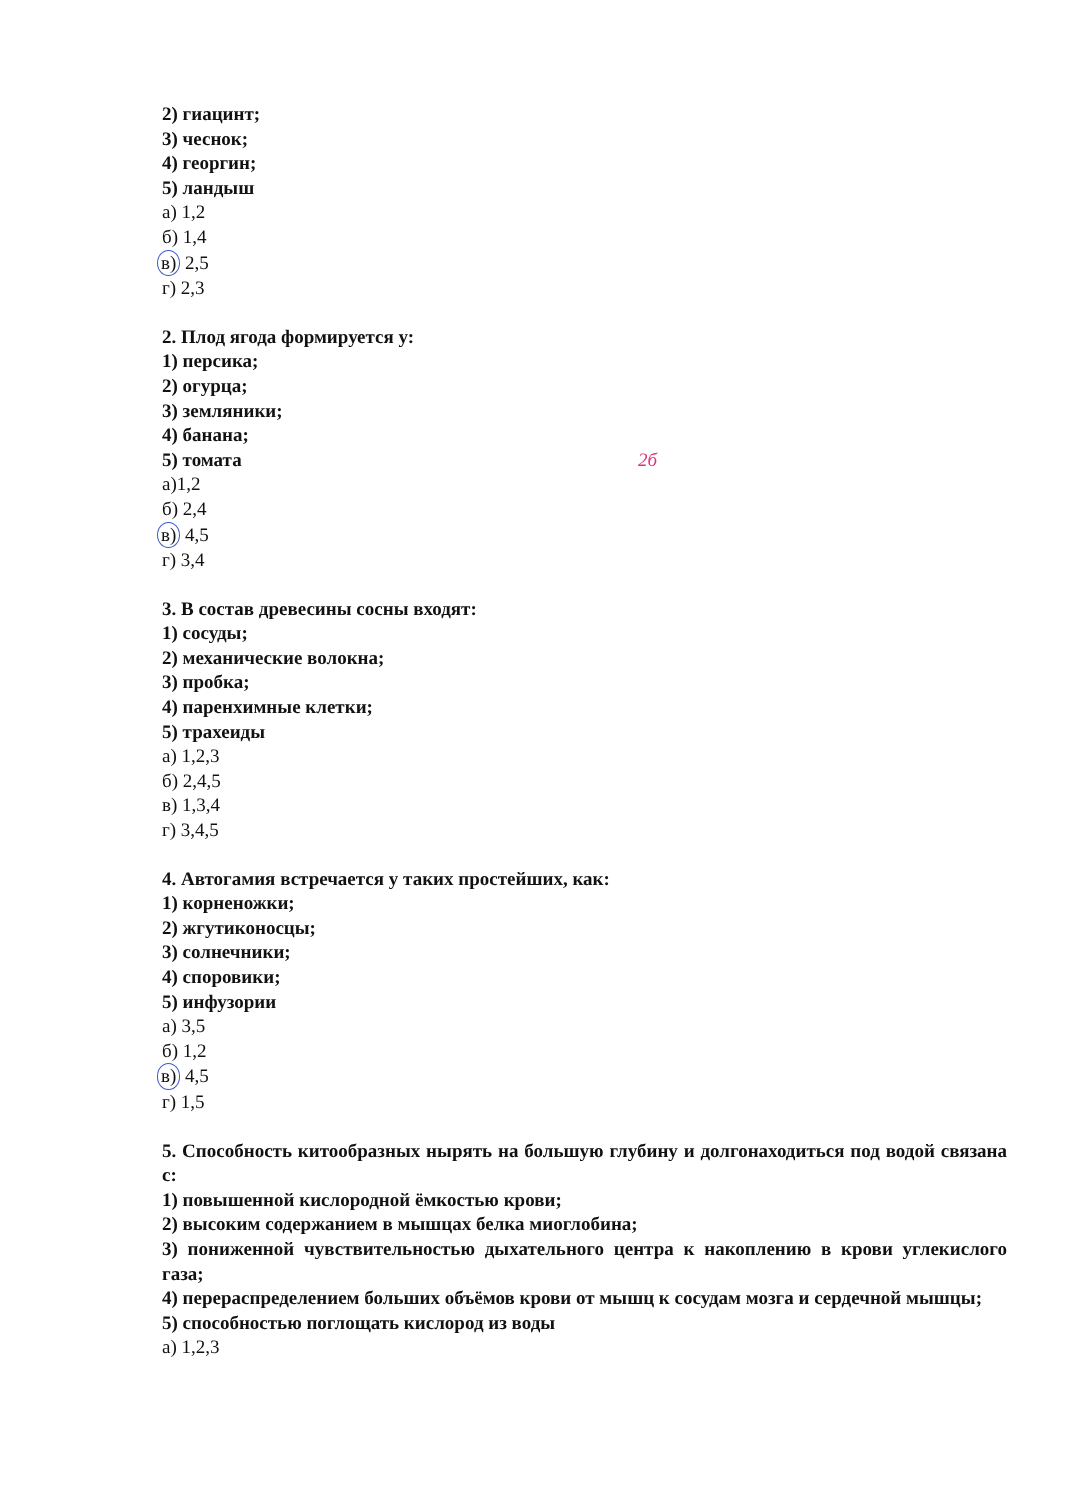2) гиацинт;
3) чеснок;
4) георгин;
5) ландыш
а) 1,2
б) 1,4
в) 2,5
г) 2,3
2. Плод ягода формируется у:
1) персика;
2) огурца;
3) земляники;
4) банана;
5) томата 2б
а)1,2
б) 2,4
в) 4,5
г) 3,4
3. В состав древесины сосны входят:
1) сосуды;
2) механические волокна;
3) пробка;
4) паренхимные клетки;
5) трахеиды
а) 1,2,3
б) 2,4,5
в) 1,3,4
г) 3,4,5
4. Автогамия встречается у таких простейших, как:
1) корненожки;
2) жгутиконосцы;
3) солнечники;
4) споровики;
5) инфузории
а) 3,5
б) 1,2
в) 4,5
г) 1,5
5. Способность китообразных нырять на большую глубину и долгонаходиться под водой связана с:
1) повышенной кислородной ёмкостью крови;
2) высоким содержанием в мышцах белка миоглобина;
3) пониженной чувствительностью дыхательного центра к накоплению в крови углекислого газа;
4) перераспределением больших объёмов крови от мышц к сосудам мозга и сердечной мышцы;
5) способностью поглощать кислород из воды
а) 1,2,3